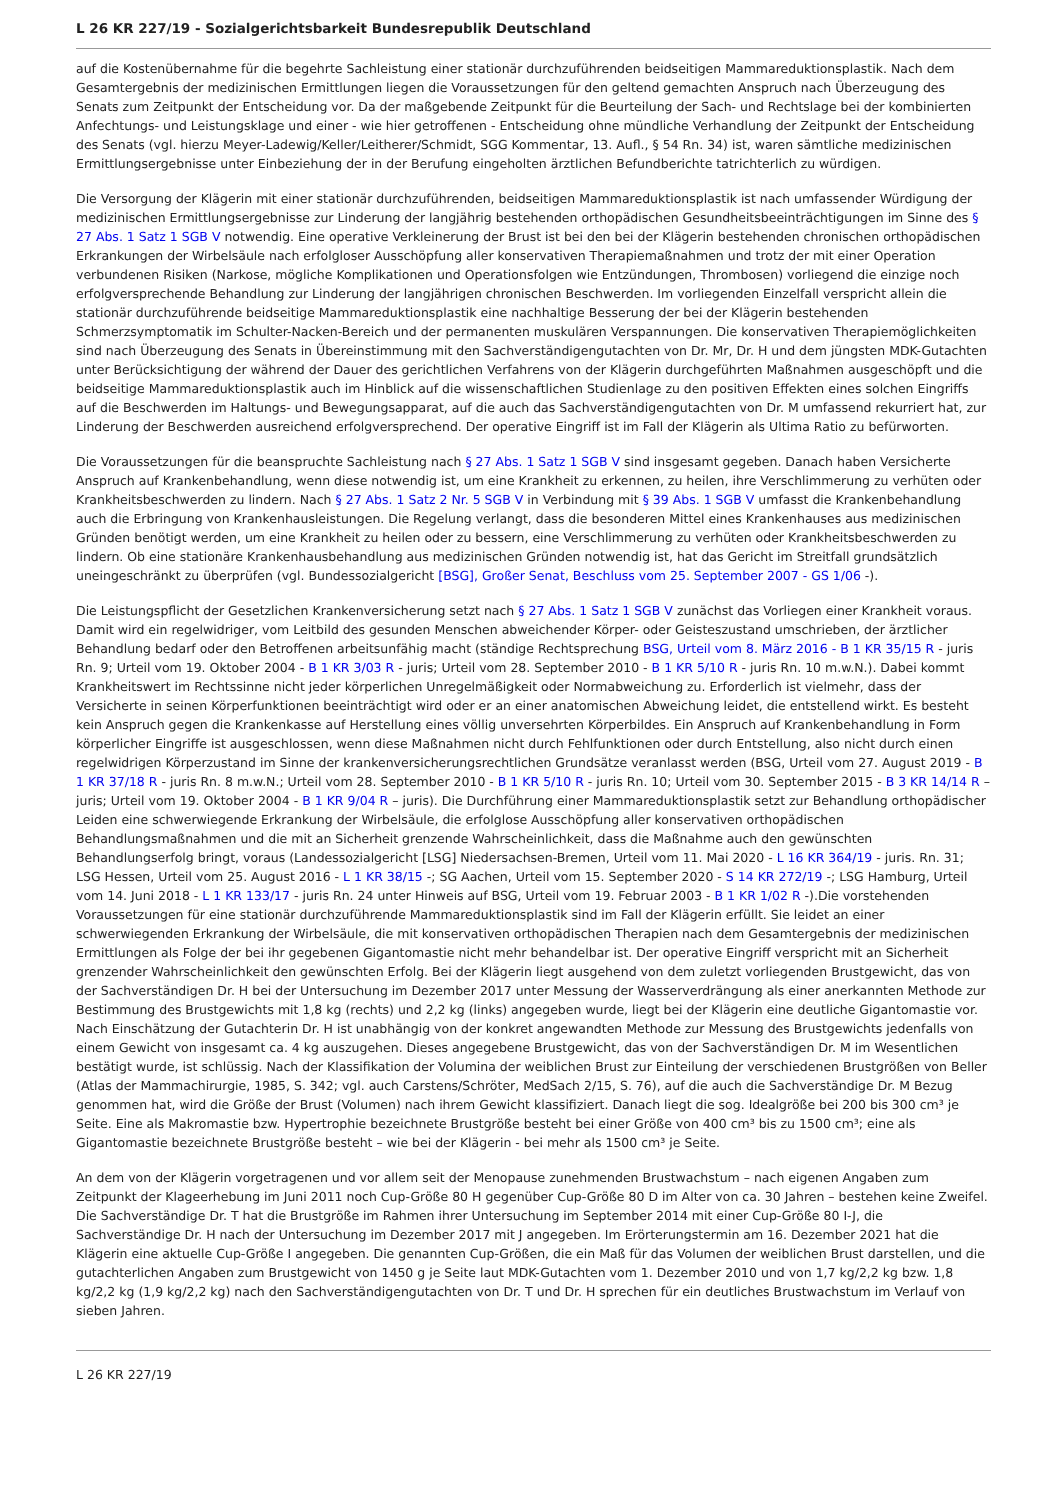L 26 KR 227/19 - Sozialgerichtsbarkeit Bundesrepublik Deutschland
auf die Kostenübernahme für die begehrte Sachleistung einer stationär durchzuführenden beidseitigen Mammareduktionsplastik. Nach dem Gesamtergebnis der medizinischen Ermittlungen liegen die Voraussetzungen für den geltend gemachten Anspruch nach Überzeugung des Senats zum Zeitpunkt der Entscheidung vor. Da der maßgebende Zeitpunkt für die Beurteilung der Sach- und Rechtslage bei der kombinierten Anfechtungs- und Leistungsklage und einer - wie hier getroffenen - Entscheidung ohne mündliche Verhandlung der Zeitpunkt der Entscheidung des Senats (vgl. hierzu Meyer-Ladewig/Keller/Leitherer/Schmidt, SGG Kommentar, 13. Aufl., § 54 Rn. 34) ist, waren sämtliche medizinischen Ermittlungsergebnisse unter Einbeziehung der in der Berufung eingeholten ärztlichen Befundberichte tatrichterlich zu würdigen.
Die Versorgung der Klägerin mit einer stationär durchzuführenden, beidseitigen Mammareduktionsplastik ist nach umfassender Würdigung der medizinischen Ermittlungsergebnisse zur Linderung der langjährig bestehenden orthopädischen Gesundheitsbeeinträchtigungen im Sinne des § 27 Abs. 1 Satz 1 SGB V notwendig. Eine operative Verkleinerung der Brust ist bei den bei der Klägerin bestehenden chronischen orthopädischen Erkrankungen der Wirbelsäule nach erfolgloser Ausschöpfung aller konservativen Therapiemaßnahmen und trotz der mit einer Operation verbundenen Risiken (Narkose, mögliche Komplikationen und Operationsfolgen wie Entzündungen, Thrombosen) vorliegend die einzige noch erfolgversprechende Behandlung zur Linderung der langjährigen chronischen Beschwerden. Im vorliegenden Einzelfall verspricht allein die stationär durchzuführende beidseitige Mammareduktionsplastik eine nachhaltige Besserung der bei der Klägerin bestehenden Schmerzsymptomatik im Schulter-Nacken-Bereich und der permanenten muskulären Verspannungen. Die konservativen Therapiemöglichkeiten sind nach Überzeugung des Senats in Übereinstimmung mit den Sachverständigengutachten von Dr. Mr, Dr. H und dem jüngsten MDK-Gutachten unter Berücksichtigung der während der Dauer des gerichtlichen Verfahrens von der Klägerin durchgeführten Maßnahmen ausgeschöpft und die beidseitige Mammareduktionsplastik auch im Hinblick auf die wissenschaftlichen Studienlage zu den positiven Effekten eines solchen Eingriffs auf die Beschwerden im Haltungs- und Bewegungsapparat, auf die auch das Sachverständigengutachten von Dr. M umfassend rekurriert hat, zur Linderung der Beschwerden ausreichend erfolgversprechend. Der operative Eingriff ist im Fall der Klägerin als Ultima Ratio zu befürworten.
Die Voraussetzungen für die beanspruchte Sachleistung nach § 27 Abs. 1 Satz 1 SGB V sind insgesamt gegeben. Danach haben Versicherte Anspruch auf Krankenbehandlung, wenn diese notwendig ist, um eine Krankheit zu erkennen, zu heilen, ihre Verschlimmerung zu verhüten oder Krankheitsbeschwerden zu lindern. Nach § 27 Abs. 1 Satz 2 Nr. 5 SGB V in Verbindung mit § 39 Abs. 1 SGB V umfasst die Krankenbehandlung auch die Erbringung von Krankenhausleistungen. Die Regelung verlangt, dass die besonderen Mittel eines Krankenhauses aus medizinischen Gründen benötigt werden, um eine Krankheit zu heilen oder zu bessern, eine Verschlimmerung zu verhüten oder Krankheitsbeschwerden zu lindern. Ob eine stationäre Krankenhausbehandlung aus medizinischen Gründen notwendig ist, hat das Gericht im Streitfall grundsätzlich uneingeschränkt zu überprüfen (vgl. Bundessozialgericht [BSG], Großer Senat, Beschluss vom 25. September 2007 - GS 1/06 -).
Die Leistungspflicht der Gesetzlichen Krankenversicherung setzt nach § 27 Abs. 1 Satz 1 SGB V zunächst das Vorliegen einer Krankheit voraus. Damit wird ein regelwidriger, vom Leitbild des gesunden Menschen abweichender Körper- oder Geisteszustand umschrieben, der ärztlicher Behandlung bedarf oder den Betroffenen arbeitsunfähig macht (ständige Rechtsprechung BSG, Urteil vom 8. März 2016 - B 1 KR 35/15 R - juris Rn. 9; Urteil vom 19. Oktober 2004 - B 1 KR 3/03 R - juris; Urteil vom 28. September 2010 - B 1 KR 5/10 R - juris Rn. 10 m.w.N.). Dabei kommt Krankheitswert im Rechtssinne nicht jeder körperlichen Unregelmäßigkeit oder Normabweichung zu. Erforderlich ist vielmehr, dass der Versicherte in seinen Körperfunktionen beeinträchtigt wird oder er an einer anatomischen Abweichung leidet, die entstellend wirkt. Es besteht kein Anspruch gegen die Krankenkasse auf Herstellung eines völlig unversehrten Körperbildes. Ein Anspruch auf Krankenbehandlung in Form körperlicher Eingriffe ist ausgeschlossen, wenn diese Maßnahmen nicht durch Fehlfunktionen oder durch Entstellung, also nicht durch einen regelwidrigen Körperzustand im Sinne der krankenversicherungsrechtlichen Grundsätze veranlasst werden (BSG, Urteil vom 27. August 2019 - B 1 KR 37/18 R - juris Rn. 8 m.w.N.; Urteil vom 28. September 2010 - B 1 KR 5/10 R - juris Rn. 10; Urteil vom 30. September 2015 - B 3 KR 14/14 R – juris; Urteil vom 19. Oktober 2004 - B 1 KR 9/04 R – juris). Die Durchführung einer Mammareduktionsplastik setzt zur Behandlung orthopädischer Leiden eine schwerwiegende Erkrankung der Wirbelsäule, die erfolglose Ausschöpfung aller konservativen orthopädischen Behandlungsmaßnahmen und die mit an Sicherheit grenzende Wahrscheinlichkeit, dass die Maßnahme auch den gewünschten Behandlungserfolg bringt, voraus (Landessozialgericht [LSG] Niedersachsen-Bremen, Urteil vom 11. Mai 2020 - L 16 KR 364/19 - juris. Rn. 31; LSG Hessen, Urteil vom 25. August 2016 - L 1 KR 38/15 -; SG Aachen, Urteil vom 15. September 2020 - S 14 KR 272/19 -; LSG Hamburg, Urteil vom 14. Juni 2018 - L 1 KR 133/17 - juris Rn. 24 unter Hinweis auf BSG, Urteil vom 19. Februar 2003 - B 1 KR 1/02 R -).Die vorstehenden Voraussetzungen für eine stationär durchzuführende Mammareduktionsplastik sind im Fall der Klägerin erfüllt. Sie leidet an einer schwerwiegenden Erkrankung der Wirbelsäule, die mit konservativen orthopädischen Therapien nach dem Gesamtergebnis der medizinischen Ermittlungen als Folge der bei ihr gegebenen Gigantomastie nicht mehr behandelbar ist. Der operative Eingriff verspricht mit an Sicherheit grenzender Wahrscheinlichkeit den gewünschten Erfolg. Bei der Klägerin liegt ausgehend von dem zuletzt vorliegenden Brustgewicht, das von der Sachverständigen Dr. H bei der Untersuchung im Dezember 2017 unter Messung der Wasserverdrängung als einer anerkannten Methode zur Bestimmung des Brustgewichts mit 1,8 kg (rechts) und 2,2 kg (links) angegeben wurde, liegt bei der Klägerin eine deutliche Gigantomastie vor. Nach Einschätzung der Gutachterin Dr. H ist unabhängig von der konkret angewandten Methode zur Messung des Brustgewichts jedenfalls von einem Gewicht von insgesamt ca. 4 kg auszugehen. Dieses angegebene Brustgewicht, das von der Sachverständigen Dr. M im Wesentlichen bestätigt wurde, ist schlüssig. Nach der Klassifikation der Volumina der weiblichen Brust zur Einteilung der verschiedenen Brustgrößen von Beller (Atlas der Mammachirurgie, 1985, S. 342; vgl. auch Carstens/Schröter, MedSach 2/15, S. 76), auf die auch die Sachverständige Dr. M Bezug genommen hat, wird die Größe der Brust (Volumen) nach ihrem Gewicht klassifiziert. Danach liegt die sog. Idealgröße bei 200 bis 300 cm³ je Seite. Eine als Makromastie bzw. Hypertrophie bezeichnete Brustgröße besteht bei einer Größe von 400 cm³ bis zu 1500 cm³; eine als Gigantomastie bezeichnete Brustgröße besteht – wie bei der Klägerin - bei mehr als 1500 cm³ je Seite.
An dem von der Klägerin vorgetragenen und vor allem seit der Menopause zunehmenden Brustwachstum – nach eigenen Angaben zum Zeitpunkt der Klageerhebung im Juni 2011 noch Cup-Größe 80 H gegenüber Cup-Größe 80 D im Alter von ca. 30 Jahren – bestehen keine Zweifel. Die Sachverständige Dr. T hat die Brustgröße im Rahmen ihrer Untersuchung im September 2014 mit einer Cup-Größe 80 I-J, die Sachverständige Dr. H nach der Untersuchung im Dezember 2017 mit J angegeben. Im Erörterungstermin am 16. Dezember 2021 hat die Klägerin eine aktuelle Cup-Größe I angegeben. Die genannten Cup-Größen, die ein Maß für das Volumen der weiblichen Brust darstellen, und die gutachterlichen Angaben zum Brustgewicht von 1450 g je Seite laut MDK-Gutachten vom 1. Dezember 2010 und von 1,7 kg/2,2 kg bzw. 1,8 kg/2,2 kg (1,9 kg/2,2 kg) nach den Sachverständigengutachten von Dr. T und Dr. H sprechen für ein deutliches Brustwachstum im Verlauf von sieben Jahren.
L 26 KR 227/19